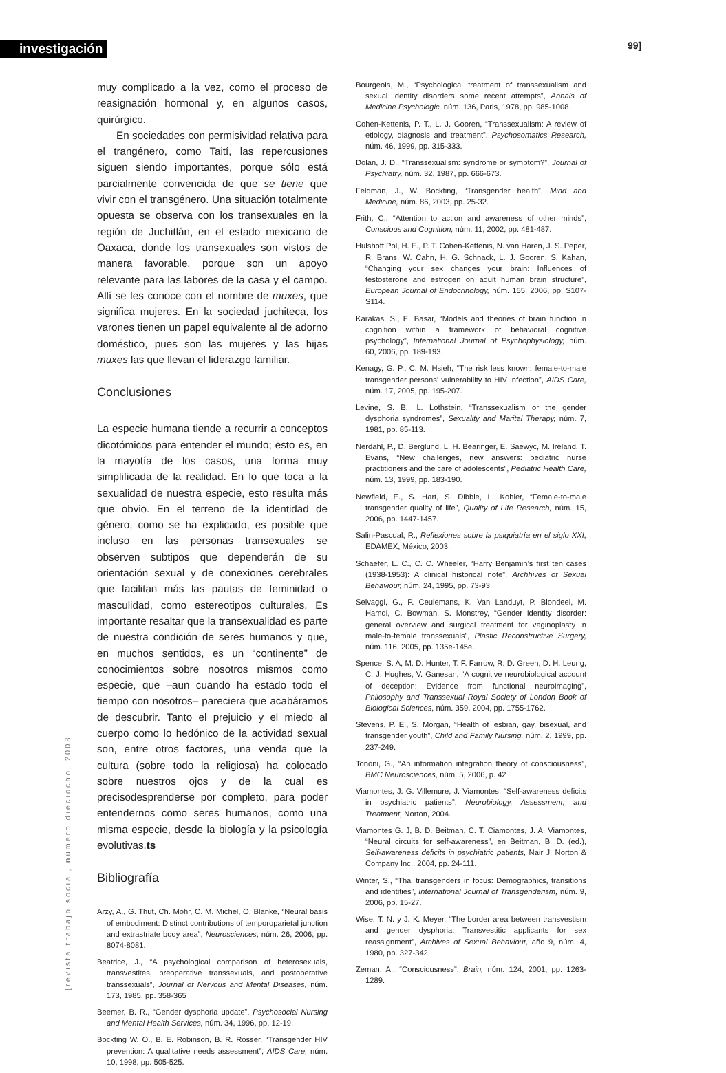investigación 99]
muy complicado a la vez, como el proceso de reasignación hormonal y, en algunos casos, quirúrgico.
En sociedades con permisividad relativa para el trangénero, como Taití, las repercusiones siguen siendo importantes, porque sólo está parcialmente convencida de que se tiene que vivir con el transgénero. Una situación totalmente opuesta se observa con los transexuales en la región de Juchitlán, en el estado mexicano de Oaxaca, donde los transexuales son vistos de manera favorable, porque son un apoyo relevante para las labores de la casa y el campo. Allí se les conoce con el nombre de muxes, que significa mujeres. En la sociedad juchiteca, los varones tienen un papel equivalente al de adorno doméstico, pues son las mujeres y las hijas muxes las que llevan el liderazgo familiar.
Conclusiones
La especie humana tiende a recurrir a conceptos dicotómicos para entender el mundo; esto es, en la mayotía de los casos, una forma muy simplificada de la realidad. En lo que toca a la sexualidad de nuestra especie, esto resulta más que obvio. En el terreno de la identidad de género, como se ha explicado, es posible que incluso en las personas transexuales se observen subtipos que dependerán de su orientación sexual y de conexiones cerebrales que facilitan más las pautas de feminidad o masculidad, como estereotipos culturales. Es importante resaltar que la transexualidad es parte de nuestra condición de seres humanos y que, en muchos sentidos, es un “continente” de conocimientos sobre nosotros mismos como especie, que –aun cuando ha estado todo el tiempo con nosotros– pareciera que acabáramos de descubrir. Tanto el prejuicio y el miedo al cuerpo como lo hedónico de la actividad sexual son, entre otros factores, una venda que la cultura (sobre todo la religiosa) ha colocado sobre nuestros ojos y de la cual es precisodesprenderse por completo, para poder entendernos como seres humanos, como una misma especie, desde la biología y la psicología evolutivas.ts
Bibliografía
Arzy, A., G. Thut, Ch. Mohr, C. M. Michel, O. Blanke, “Neural basis of embodiment: Distinct contributions of temporoparietal junction and extrastriate body area”, Neurosciences, núm. 26, 2006, pp. 8074-8081.
Beatrice, J., “A psychological comparison of heterosexuals, transvestites, preoperative transsexuals, and postoperative transsexuals”, Journal of Nervous and Mental Diseases, núm. 173, 1985, pp. 358-365
Beemer, B. R., “Gender dysphoria update”, Psychosocial Nursing and Mental Health Services, núm. 34, 1996, pp. 12-19.
Bockting W. O., B. E. Robinson, B. R. Rosser, “Transgender HIV prevention: A qualitative needs assessment”, AIDS Care, núm. 10, 1998, pp. 505-525.
Bourgeois, M., “Psychological treatment of transsexualism and sexual identity disorders some recent attempts”, Annals of Medicine Psychologic, núm. 136, Paris, 1978, pp. 985-1008.
Cohen-Kettenis, P. T., L. J. Gooren, “Transsexualism: A review of etiology, diagnosis and treatment”, Psychosomatics Research, núm. 46, 1999, pp. 315-333.
Dolan, J. D., “Transsexualism: syndrome or symptom?”, Journal of Psychiatry, núm. 32, 1987, pp. 666-673.
Feldman, J., W. Bockting, “Transgender health”, Mind and Medicine, núm. 86, 2003, pp. 25-32.
Frith, C., “Attention to action and awareness of other minds”, Conscious and Cognition, núm. 11, 2002, pp. 481-487.
Hulshoff Pol, H. E., P. T. Cohen-Kettenis, N. van Haren, J. S. Peper, R. Brans, W. Cahn, H. G. Schnack, L. J. Gooren, S. Kahan, “Changing your sex changes your brain: Influences of testosterone and estrogen on adult human brain structure”, European Journal of Endocrinology, núm. 155, 2006, pp. S107-S114.
Karakas, S., E. Basar, “Models and theories of brain function in cognition within a framework of behavioral cognitive psychology”, International Journal of Psychophysiology, núm. 60, 2006, pp. 189-193.
Kenagy, G. P., C. M. Hsieh, “The risk less known: female-to-male transgender persons’ vulnerability to HIV infection”, AIDS Care, núm. 17, 2005, pp. 195-207.
Levine, S. B., L. Lothstein, “Transsexualism or the gender dysphoria syndromes”, Sexuality and Marital Therapy, núm. 7, 1981, pp. 85-113.
Nerdahl, P., D. Berglund, L. H. Bearinger, E. Saewyc, M. Ireland, T. Evans, “New challenges, new answers: pediatric nurse practitioners and the care of adolescents”, Pediatric Health Care, núm. 13, 1999, pp. 183-190.
Newfield, E., S. Hart, S. Dibble, L. Kohler, “Female-to-male transgender quality of life”, Quality of Life Research, núm. 15, 2006, pp. 1447-1457.
Salin-Pascual, R., Reflexiones sobre la psiquiatría en el siglo XXI, EDAMEX, México, 2003.
Schaefer, L. C., C. C. Wheeler, “Harry Benjamin’s first ten cases (1938-1953): A clinical historical note”, Archhives of Sexual Behaviour, núm. 24, 1995, pp. 73-93.
Selvaggi, G., P. Ceulemans, K. Van Landuyt, P. Blondeel, M. Hamdi, C. Bowman, S. Monstrey, “Gender identity disorder: general overview and surgical treatment for vaginoplasty in male-to-female transsexuals”, Plastic Reconstructive Surgery, núm. 116, 2005, pp. 135e-145e.
Spence, S. A, M. D. Hunter, T. F. Farrow, R. D. Green, D. H. Leung, C. J. Hughes, V. Ganesan, “A cognitive neurobiological account of deception: Evidence from functional neuroimaging”, Philosophy and Transsexual Royal Society of London Book of Biological Sciences, núm. 359, 2004, pp. 1755-1762.
Stevens, P. E., S. Morgan, “Health of lesbian, gay, bisexual, and transgender youth”, Child and Family Nursing, núm. 2, 1999, pp. 237-249.
Tononi, G., “An information integration theory of consciousness”, BMC Neurosciences, núm. 5, 2006, p. 42
Viamontes, J. G. Villemure, J. Viamontes, “Self-awareness deficits in psychiatric patients”, Neurobiology, Assessment, and Treatment, Norton, 2004.
Viamontes G. J, B. D. Beitman, C. T. Ciamontes, J. A. Viamontes, “Neural circuits for self-awareness”, en Beitman, B. D. (ed.), Self-awareness deficits in psychiatric patients, Nair J. Norton & Company Inc., 2004, pp. 24-111.
Winter, S., “Thai transgenders in focus: Demographics, transitions and identities”, International Journal of Transgenderism, núm. 9, 2006, pp. 15-27.
Wise, T. N. y J. K. Meyer, “The border area between transvestism and gender dysphoria: Transvestitic applicants for sex reassignment”, Archives of Sexual Behaviour, año 9, núm. 4, 1980, pp. 327-342.
Zeman, A., “Consciousness”, Brain, núm. 124, 2001, pp. 1263-1289.
[revista trabajo social, número dieciocho, 2008